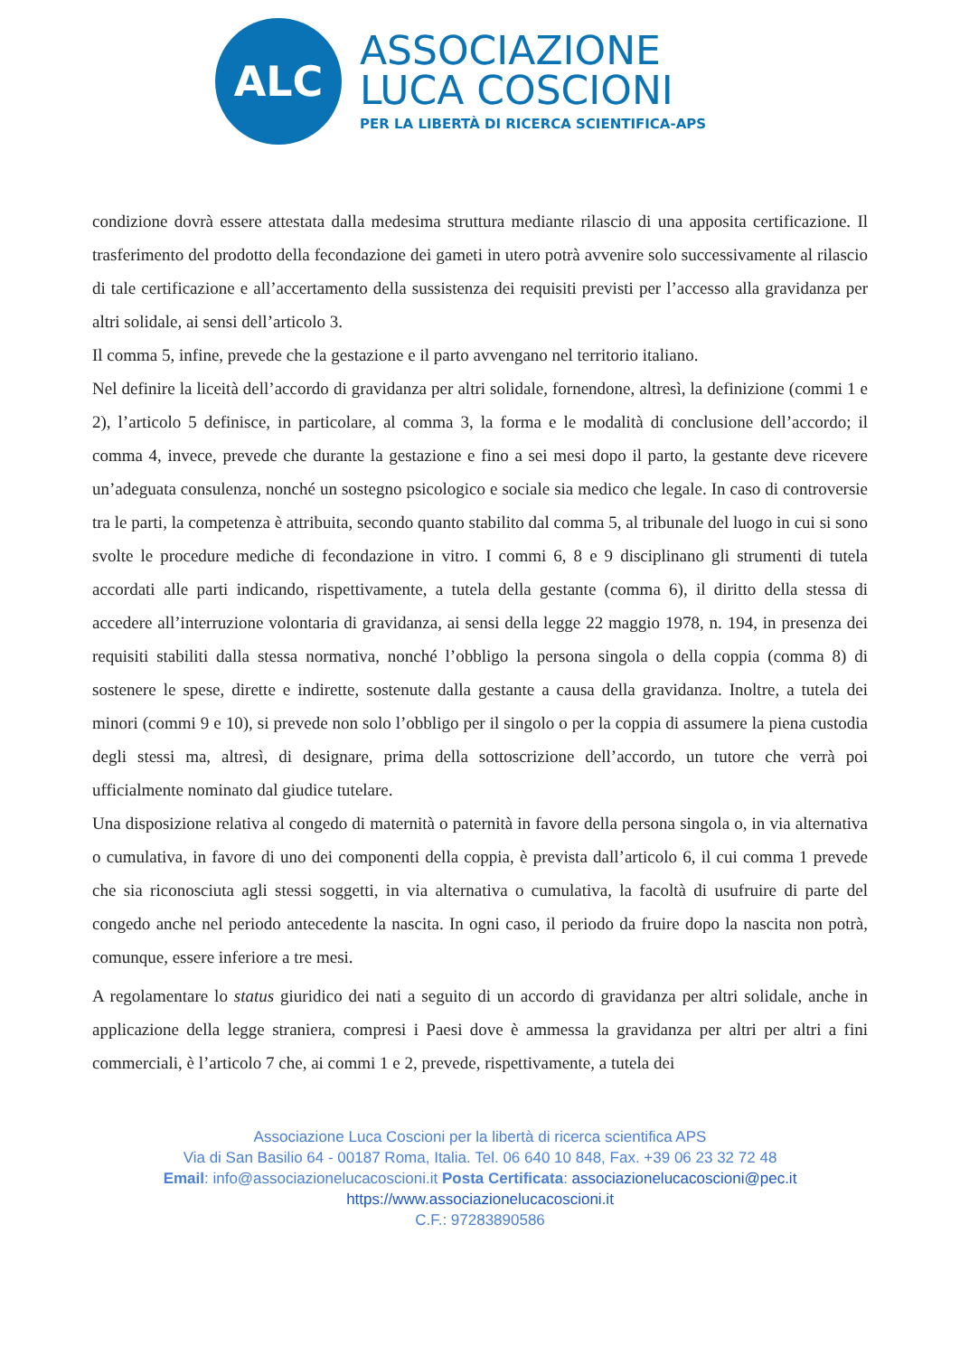ALC
ASSOCIAZIONE
LUCA COSCIONI
PER LA LIBERTÀ DI RICERCA SCIENTIFICA-APS
condizione dovrà essere attestata dalla medesima struttura mediante rilascio di una apposita certificazione. Il trasferimento del prodotto della fecondazione dei gameti in utero potrà avvenire solo successivamente al rilascio di tale certificazione e all’accertamento della sussistenza dei requisiti previsti per l’accesso alla gravidanza per altri solidale, ai sensi dell’articolo 3.
Il comma 5, infine, prevede che la gestazione e il parto avvengano nel territorio italiano.
Nel definire la liceità dell’accordo di gravidanza per altri solidale, fornendone, altresì, la definizione (commi 1 e 2), l’articolo 5 definisce, in particolare, al comma 3, la forma e le modalità di conclusione dell’accordo; il comma 4, invece, prevede che durante la gestazione e fino a sei mesi dopo il parto, la gestante deve ricevere un’adeguata consulenza, nonché un sostegno psicologico e sociale sia medico che legale. In caso di controversie tra le parti, la competenza è attribuita, secondo quanto stabilito dal comma 5, al tribunale del luogo in cui si sono svolte le procedure mediche di fecondazione in vitro. I commi 6, 8 e 9 disciplinano gli strumenti di tutela accordati alle parti indicando, rispettivamente, a tutela della gestante (comma 6), il diritto della stessa di accedere all’interruzione volontaria di gravidanza, ai sensi della legge 22 maggio 1978, n. 194, in presenza dei requisiti stabiliti dalla stessa normativa, nonché l’obbligo la persona singola o della coppia (comma 8) di sostenere le spese, dirette e indirette, sostenute dalla gestante a causa della gravidanza. Inoltre, a tutela dei minori (commi 9 e 10), si prevede non solo l’obbligo per il singolo o per la coppia di assumere la piena custodia degli stessi ma, altresì, di designare, prima della sottoscrizione dell’accordo, un tutore che verrà poi ufficialmente nominato dal giudice tutelare.
Una disposizione relativa al congedo di maternità o paternità in favore della persona singola o, in via alternativa o cumulativa, in favore di uno dei componenti della coppia, è prevista dall’articolo 6, il cui comma 1 prevede che sia riconosciuta agli stessi soggetti, in via alternativa o cumulativa, la facoltà di usufruire di parte del congedo anche nel periodo antecedente la nascita. In ogni caso, il periodo da fruire dopo la nascita non potrà, comunque, essere inferiore a tre mesi.
A regolamentare lo status giuridico dei nati a seguito di un accordo di gravidanza per altri solidale, anche in applicazione della legge straniera, compresi i Paesi dove è ammessa la gravidanza per altri per altri a fini commerciali, è l’articolo 7 che, ai commi 1 e 2, prevede, rispettivamente, a tutela dei
Associazione Luca Coscioni per la libertà di ricerca scientifica APS
Via di San Basilio 64 - 00187 Roma, Italia. Tel. 06 640 10 848, Fax. +39 06 23 32 72 48
Email: info@associazionelucacoscioni.it Posta Certificata: associazionelucacoscioni@pec.it
https://www.associazionelucacoscioni.it
C.F.: 97283890586